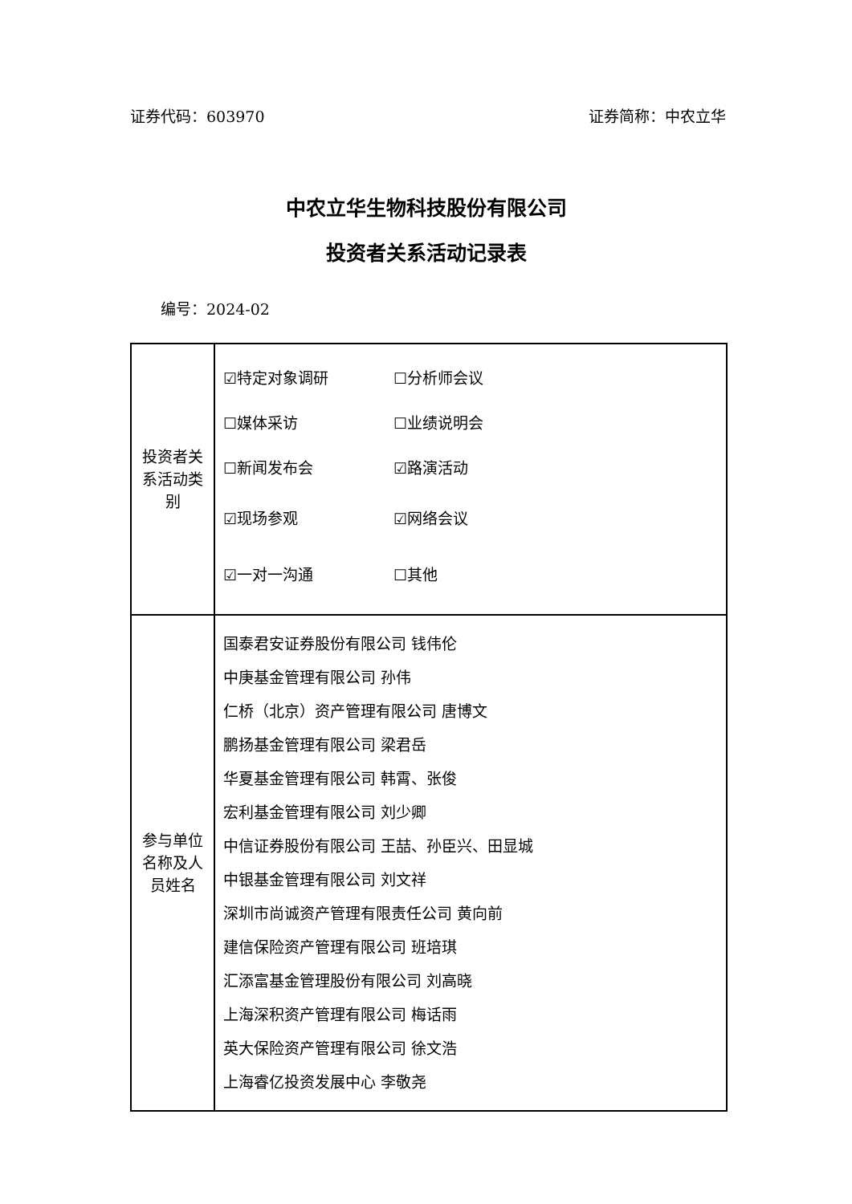证券代码：603970 证券简称：中农立华
中农立华生物科技股份有限公司
投资者关系活动记录表
编号：2024-02
| 投资者关系活动类别 | ☑特定对象调研 ☐分析师会议 ☐媒体采访 ☐业绩说明会 ☐新闻发布会 ☑路演活动 ☑现场参观 ☑网络会议 ☑一对一沟通 ☐其他 |
| 参与单位名称及人员姓名 | 国泰君安证券股份有限公司 钱伟伦 中庚基金管理有限公司 孙伟 仁桥（北京）资产管理有限公司 唐博文 鹏扬基金管理有限公司 梁君岳 华夏基金管理有限公司 韩霄、张俊 宏利基金管理有限公司 刘少卿 中信证券股份有限公司 王喆、孙臣兴、田显城 中银基金管理有限公司 刘文祥 深圳市尚诚资产管理有限责任公司 黄向前 建信保险资产管理有限公司 班培琪 汇添富基金管理股份有限公司 刘高晓 上海深积资产管理有限公司 梅话雨 英大保险资产管理有限公司 徐文浩 上海睿亿投资发展中心 李敬尧 |